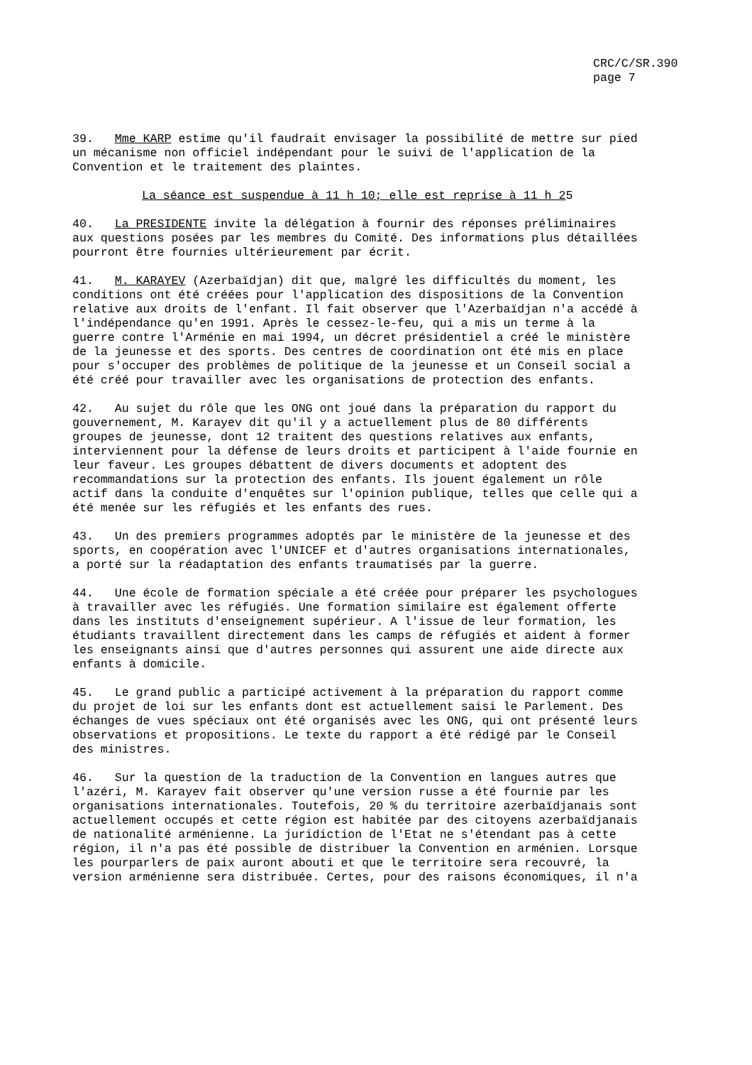CRC/C/SR.390
page 7
39. Mme KARP estime qu'il faudrait envisager la possibilité de mettre sur pied un mécanisme non officiel indépendant pour le suivi de l'application de la Convention et le traitement des plaintes.
La séance est suspendue à 11 h 10; elle est reprise à 11 h 25
40. La PRESIDENTE invite la délégation à fournir des réponses préliminaires aux questions posées par les membres du Comité. Des informations plus détaillées pourront être fournies ultérieurement par écrit.
41. M. KARAYEV (Azerbaïdjan) dit que, malgré les difficultés du moment, les conditions ont été créées pour l'application des dispositions de la Convention relative aux droits de l'enfant. Il fait observer que l'Azerbaïdjan n'a accédé à l'indépendance qu'en 1991. Après le cessez-le-feu, qui a mis un terme à la guerre contre l'Arménie en mai 1994, un décret présidentiel a créé le ministère de la jeunesse et des sports. Des centres de coordination ont été mis en place pour s'occuper des problèmes de politique de la jeunesse et un Conseil social a été créé pour travailler avec les organisations de protection des enfants.
42. Au sujet du rôle que les ONG ont joué dans la préparation du rapport du gouvernement, M. Karayev dit qu'il y a actuellement plus de 80 différents groupes de jeunesse, dont 12 traitent des questions relatives aux enfants, interviennent pour la défense de leurs droits et participent à l'aide fournie en leur faveur. Les groupes débattent de divers documents et adoptent des recommandations sur la protection des enfants. Ils jouent également un rôle actif dans la conduite d'enquêtes sur l'opinion publique, telles que celle qui a été menée sur les réfugiés et les enfants des rues.
43. Un des premiers programmes adoptés par le ministère de la jeunesse et des sports, en coopération avec l'UNICEF et d'autres organisations internationales, a porté sur la réadaptation des enfants traumatisés par la guerre.
44. Une école de formation spéciale a été créée pour préparer les psychologues à travailler avec les réfugiés. Une formation similaire est également offerte dans les instituts d'enseignement supérieur. A l'issue de leur formation, les étudiants travaillent directement dans les camps de réfugiés et aident à former les enseignants ainsi que d'autres personnes qui assurent une aide directe aux enfants à domicile.
45. Le grand public a participé activement à la préparation du rapport comme du projet de loi sur les enfants dont est actuellement saisi le Parlement. Des échanges de vues spéciaux ont été organisés avec les ONG, qui ont présenté leurs observations et propositions. Le texte du rapport a été rédigé par le Conseil des ministres.
46. Sur la question de la traduction de la Convention en langues autres que l'azéri, M. Karayev fait observer qu'une version russe a été fournie par les organisations internationales. Toutefois, 20 % du territoire azerbaïdjanais sont actuellement occupés et cette région est habitée par des citoyens azerbaïdjanais de nationalité arménienne. La juridiction de l'Etat ne s'étendant pas à cette région, il n'a pas été possible de distribuer la Convention en arménien. Lorsque les pourparlers de paix auront abouti et que le territoire sera recouvré, la version arménienne sera distribuée. Certes, pour des raisons économiques, il n'a